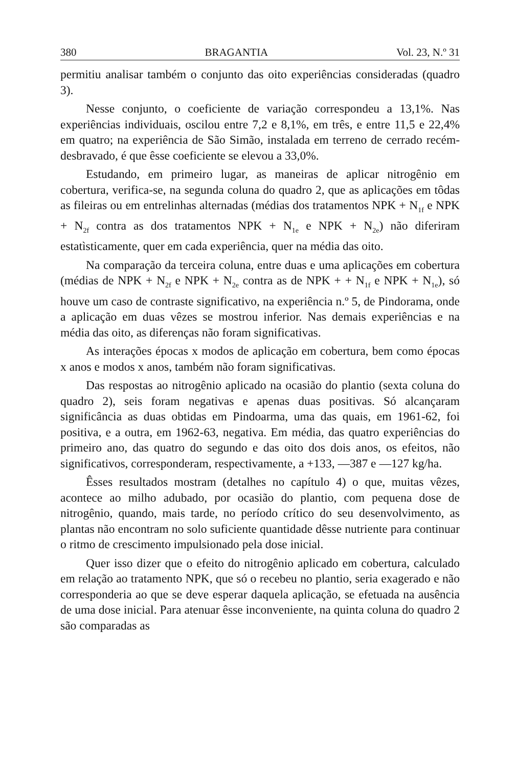380 BRAGANTIA Vol. 23, N.º 31
permitiu analisar também o conjunto das oito experiências consideradas (quadro 3).
Nesse conjunto, o coeficiente de variação correspondeu a 13,1%. Nas experiências individuais, oscilou entre 7,2 e 8,1%, em três, e entre 11,5 e 22,4% em quatro; na experiência de São Simão, instalada em terreno de cerrado recém-desbravado, é que êsse coeficiente se elevou a 33,0%.
Estudando, em primeiro lugar, as maneiras de aplicar nitrogênio em cobertura, verifica-se, na segunda coluna do quadro 2, que as aplicações em tôdas as fileiras ou em entrelinhas alternadas (médias dos tratamentos NPK + N<sub>1f</sub> e NPK + N<sub>2f</sub> contra as dos tratamentos NPK + N<sub>1e</sub> e NPK + N<sub>2e</sub>) não diferiram estatìsticamente, quer em cada experiência, quer na média das oito.
Na comparação da terceira coluna, entre duas e uma aplicações em cobertura (médias de NPK + N<sub>2f</sub> e NPK + N<sub>2e</sub> contra as de NPK + + N<sub>1f</sub> e NPK + N<sub>1e</sub>), só houve um caso de contraste significativo, na experiência n.º 5, de Pindorama, onde a aplicação em duas vêzes se mostrou inferior. Nas demais experiências e na média das oito, as diferenças não foram significativas.
As interações épocas x modos de aplicação em cobertura, bem como épocas x anos e modos x anos, também não foram significativas.
Das respostas ao nitrogênio aplicado na ocasião do plantio (sexta coluna do quadro 2), seis foram negativas e apenas duas positivas. Só alcançaram significância as duas obtidas em Pindoarma, uma das quais, em 1961-62, foi positiva, e a outra, em 1962-63, negativa. Em média, das quatro experiências do primeiro ano, das quatro do segundo e das oito dos dois anos, os efeitos, não significativos, corresponderam, respectivamente, a +133, —387 e —127 kg/ha.
Êsses resultados mostram (detalhes no capítulo 4) o que, muitas vêzes, acontece ao milho adubado, por ocasião do plantio, com pequena dose de nitrogênio, quando, mais tarde, no período crítico do seu desenvolvimento, as plantas não encontram no solo suficiente quantidade dêsse nutriente para continuar o ritmo de crescimento impulsionado pela dose inicial.
Quer isso dizer que o efeito do nitrogênio aplicado em cobertura, calculado em relação ao tratamento NPK, que só o recebeu no plantio, seria exagerado e não corresponderia ao que se deve esperar daquela aplicação, se efetuada na ausência de uma dose inicial. Para atenuar êsse inconveniente, na quinta coluna do quadro 2 são comparadas as